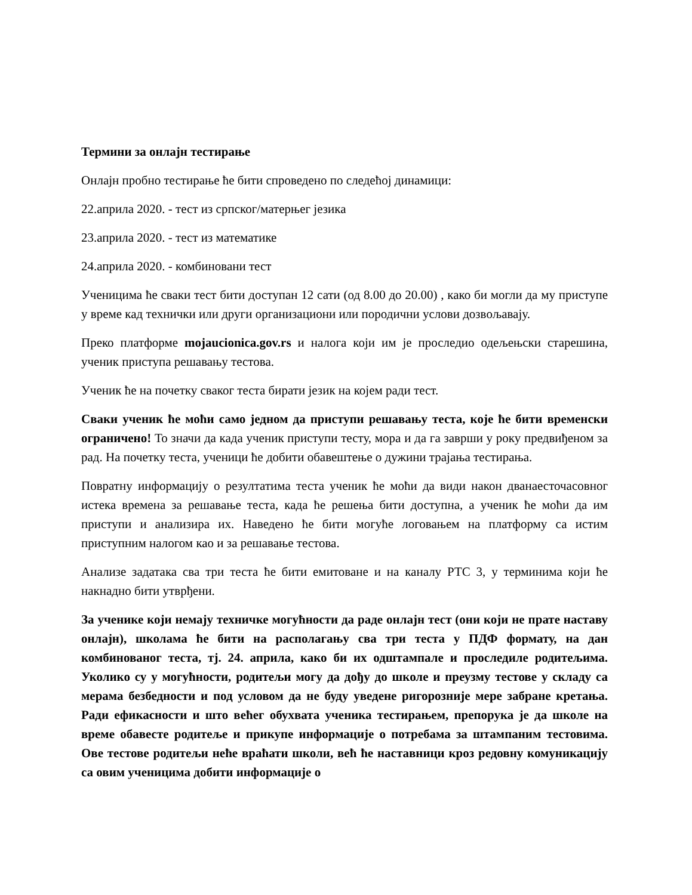Термини за онлајн тестирање
Онлајн пробно тестирање ће бити спроведено по следећој динамици:
22.априла 2020. - тест из српског/матерњег језика
23.априла 2020. - тест из математике
24.априла 2020. - комбиновани тест
Ученицима ће сваки тест бити доступан 12 сати (од 8.00 до 20.00) , како би могли да му приступе у време кад технички или други организациони или породични услови дозвољавају.
Преко платформе mojaucionica.gov.rs и налога који им је проследио одељењски старешина, ученик приступа решавању тестова.
Ученик ће на почетку сваког теста бирати језик на којем ради тест.
Сваки ученик ће моћи само једном да приступи решавању теста, које ће бити временски ограничено! То значи да када ученик приступи тесту, мора и да га заврши у року предвиђеном за рад. На почетку теста, ученици ће добити обавештење о дужини трајања тестирања.
Повратну информацију о резултатима теста ученик ће моћи да види након дванаесточасовног истека времена за решавање теста, када ће решења бити доступна, а ученик ће моћи да им приступи и анализира их. Наведено ће бити могуће логовањем на платформу са истим приступним налогом као и за решавање тестова.
Анализе задатака сва три теста ће бити емитоване и на каналу РТС 3, у терминима који ће накнадно бити утврђени.
За ученике који немају техничке могућности да раде онлајн тест (они који не прате наставу онлајн), школама ће бити на располагању сва три теста у ПДФ формату, на дан комбинованог теста, тј. 24. априла, како би их одштампале и проследиле родитељима. Уколико су у могућности, родитељи могу да дођу до школе и преузму тестове у складу са мерама безбедности и под условом да не буду уведене ригорозније мере забране кретања. Ради ефикасности и што већег обухвата ученика тестирањем, препорука је да школе на време обавесте родитеље и прикупе информације о потребама за штампаним тестовима. Ове тестове родитељи неће враћати школи, већ ће наставници кроз редовну комуникацију са овим ученицима добити информације о